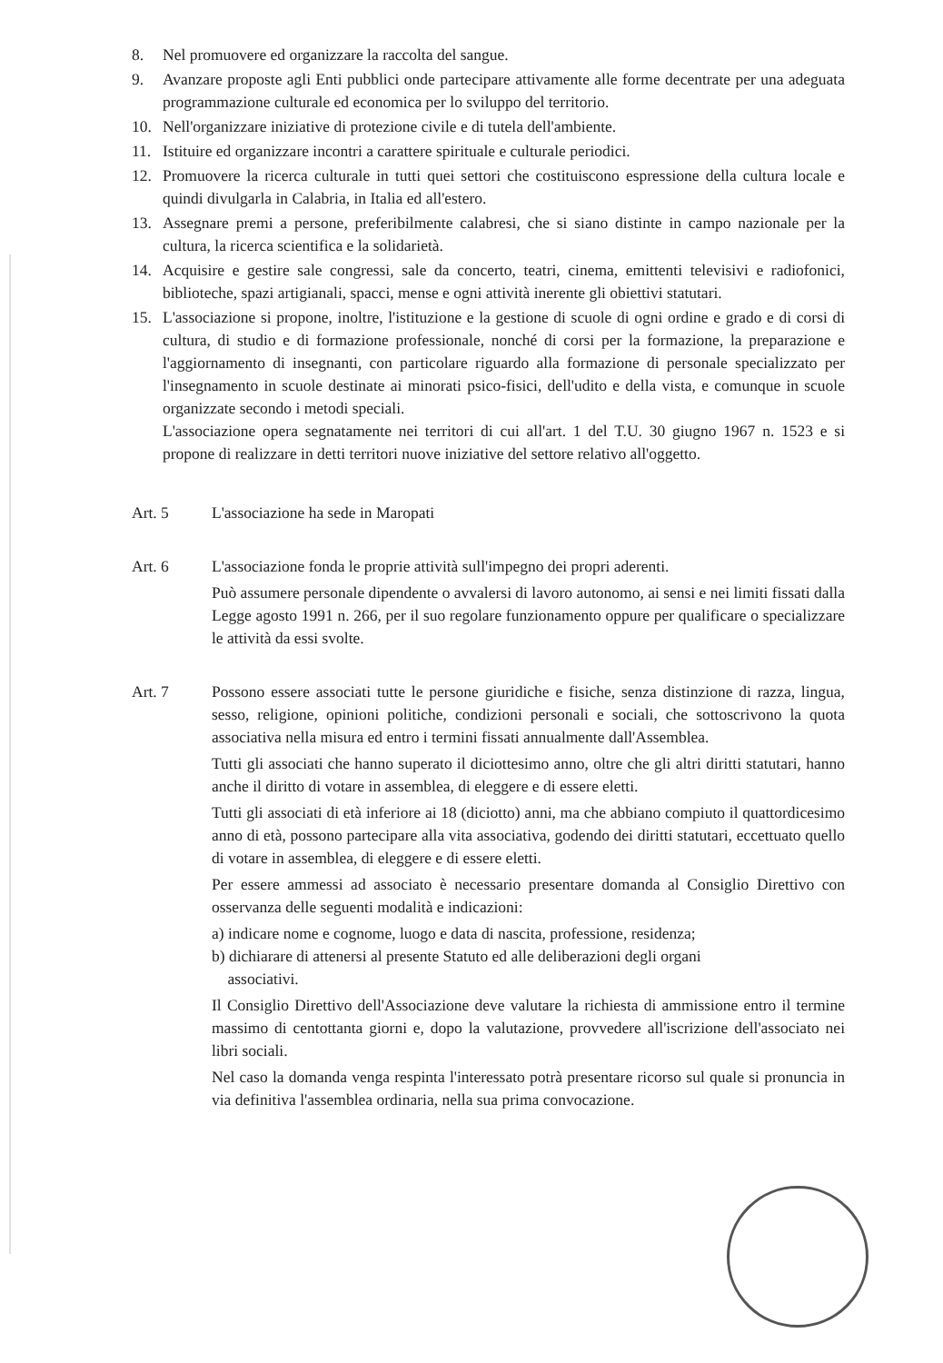8. Nel promuovere ed organizzare la raccolta del sangue.
9. Avanzare proposte agli Enti pubblici onde partecipare attivamente alle forme decentrate per una adeguata programmazione culturale ed economica per lo sviluppo del territorio.
10. Nell'organizzare iniziative di protezione civile e di tutela dell'ambiente.
11. Istituire ed organizzare incontri a carattere spirituale e culturale periodici.
12. Promuovere la ricerca culturale in tutti quei settori che costituiscono espressione della cultura locale e quindi divulgarla in Calabria, in Italia ed all'estero.
13. Assegnare premi a persone, preferibilmente calabresi, che si siano distinte in campo nazionale per la cultura, la ricerca scientifica e la solidarietà.
14. Acquisire e gestire sale congressi, sale da concerto, teatri, cinema, emittenti televisivi e radiofonici, biblioteche, spazi artigianali, spacci, mense e ogni attività inerente gli obiettivi statutari.
15. L'associazione si propone, inoltre, l'istituzione e la gestione di scuole di ogni ordine e grado e di corsi di cultura, di studio e di formazione professionale, nonché di corsi per la formazione, la preparazione e l'aggiornamento di insegnanti, con particolare riguardo alla formazione di personale specializzato per l'insegnamento in scuole destinate ai minorati psico-fisici, dell'udito e della vista, e comunque in scuole organizzate secondo i metodi speciali.
L'associazione opera segnatamente nei territori di cui all'art. 1 del T.U. 30 giugno 1967 n. 1523 e si propone di realizzare in detti territori nuove iniziative del settore relativo all'oggetto.
Art. 5 L'associazione ha sede in Maropati
Art. 6 L'associazione fonda le proprie attività sull'impegno dei propri aderenti.
Può assumere personale dipendente o avvalersi di lavoro autonomo, ai sensi e nei limiti fissati dalla Legge agosto 1991 n. 266, per il suo regolare funzionamento oppure per qualificare o specializzare le attività da essi svolte.
Art. 7 Possono essere associati tutte le persone giuridiche e fisiche, senza distinzione di razza, lingua, sesso, religione, opinioni politiche, condizioni personali e sociali, che sottoscrivono la quota associativa nella misura ed entro i termini fissati annualmente dall'Assemblea.
Tutti gli associati che hanno superato il diciottesimo anno, oltre che gli altri diritti statutari, hanno anche il diritto di votare in assemblea, di eleggere e di essere eletti.
Tutti gli associati di età inferiore ai 18 (diciotto) anni, ma che abbiano compiuto il quattordicesimo anno di età, possono partecipare alla vita associativa, godendo dei diritti statutari, eccettuato quello di votare in assemblea, di eleggere e di essere eletti.
Per essere ammessi ad associato è necessario presentare domanda al Consiglio Direttivo con osservanza delle seguenti modalità e indicazioni:
a) indicare nome e cognome, luogo e data di nascita, professione, residenza;
b) dichiarare di attenersi al presente Statuto ed alle deliberazioni degli organi
associativi.
Il Consiglio Direttivo dell'Associazione deve valutare la richiesta di ammissione entro il termine massimo di centottanta giorni e, dopo la valutazione, provvedere all'iscrizione dell'associato nei libri sociali.
Nel caso la domanda venga respinta l'interessato potrà presentare ricorso sul quale si pronuncia in via definitiva l'assemblea ordinaria, nella sua prima convocazione.